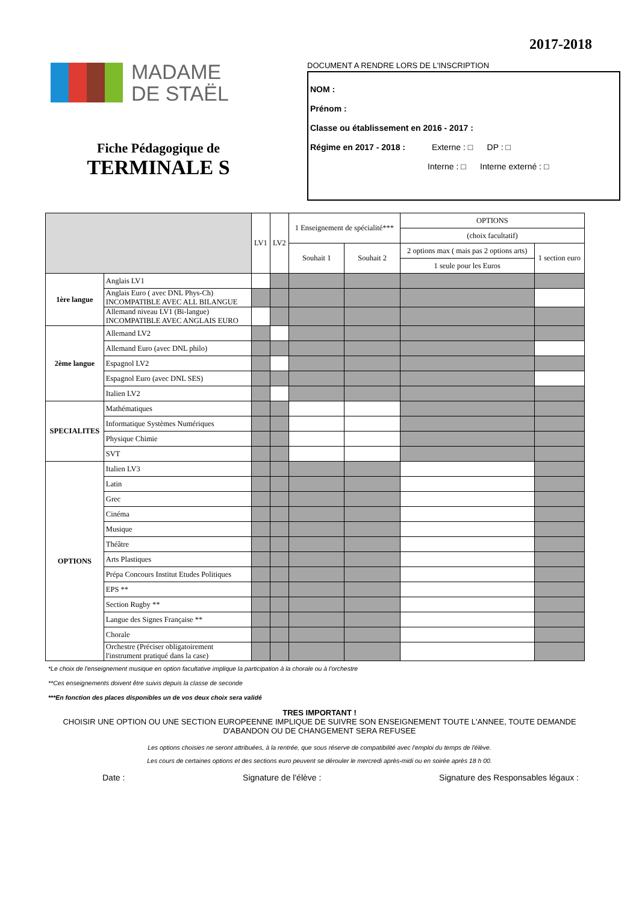2017-2018
MADAME
DE STAËL
Fiche Pédagogique de
TERMINALE S
DOCUMENT A RENDRE LORS DE L'INSCRIPTION
NOM :
Prénom :
Classe ou établissement en 2016 - 2017 :
Régime en 2017 - 2018 : Externe : □ DP : □
Interne : □ Interne externé : □
| | | LV1 | LV2 | 1 Enseignement de spécialité*** | | OPTIONS | |
| --- | --- | --- | --- | --- | --- | --- | --- |
| | | | | | | (choix facultatif) | |
| | | | | Souhait 1 | Souhait 2 | 2 options max ( mais pas 2 options arts) | 1 section euro |
| | | | | | | 1 seule pour les Euros | |
| 1ère langue | Anglais LV1 | | | | | | |
| | Anglais Euro ( avec DNL Phys-Ch) INCOMPATIBLE AVEC ALL BILANGUE | | | | | | |
| | Allemand niveau LV1 (Bi-langue) INCOMPATIBLE AVEC ANGLAIS EURO | | | | | | |
| 2ème langue | Allemand LV2 | | | | | | |
| | Allemand Euro (avec DNL philo) | | | | | | |
| | Espagnol LV2 | | | | | | |
| | Espagnol Euro (avec DNL SES) | | | | | | |
| | Italien LV2 | | | | | | |
| SPECIALITES | Mathématiques | | | | | | |
| | Informatique Systèmes Numériques | | | | | | |
| | Physique Chimie | | | | | | |
| | SVT | | | | | | |
| OPTIONS | Italien LV3 | | | | | | |
| | Latin | | | | | | |
| | Grec | | | | | | |
| | Cinéma | | | | | | |
| | Musique | | | | | | |
| | Théâtre | | | | | | |
| | Arts Plastiques | | | | | | |
| | Prépa Concours Institut Etudes Politiques | | | | | | |
| | EPS ** | | | | | | |
| | Section Rugby ** | | | | | | |
| | Langue des Signes Française ** | | | | | | |
| | Chorale | | | | | | |
| | Orchestre (Préciser obligatoirement l'instrument pratiqué dans la case) | | | | | | |
*Le choix de l'enseignement musique en option facultative implique la participation à la chorale ou à l'orchestre
**Ces enseignements doivent être suivis depuis la classe de seconde
***En fonction des places disponibles un de vos deux choix sera validé
TRES IMPORTANT !
CHOISIR UNE OPTION OU UNE SECTION EUROPEENNE IMPLIQUE DE SUIVRE SON ENSEIGNEMENT TOUTE L'ANNEE, TOUTE DEMANDE D'ABANDON OU DE CHANGEMENT SERA REFUSEE
Les options choisies ne seront attribuées, à la rentrée, que sous réserve de compatibilité avec l'emploi du temps de l'élève.
Les cours de certaines options et des sections euro peuvent se dérouler le mercredi après-midi ou en soirée après 18 h 00.
Date : Signature de l'élève : Signature des Responsables légaux :